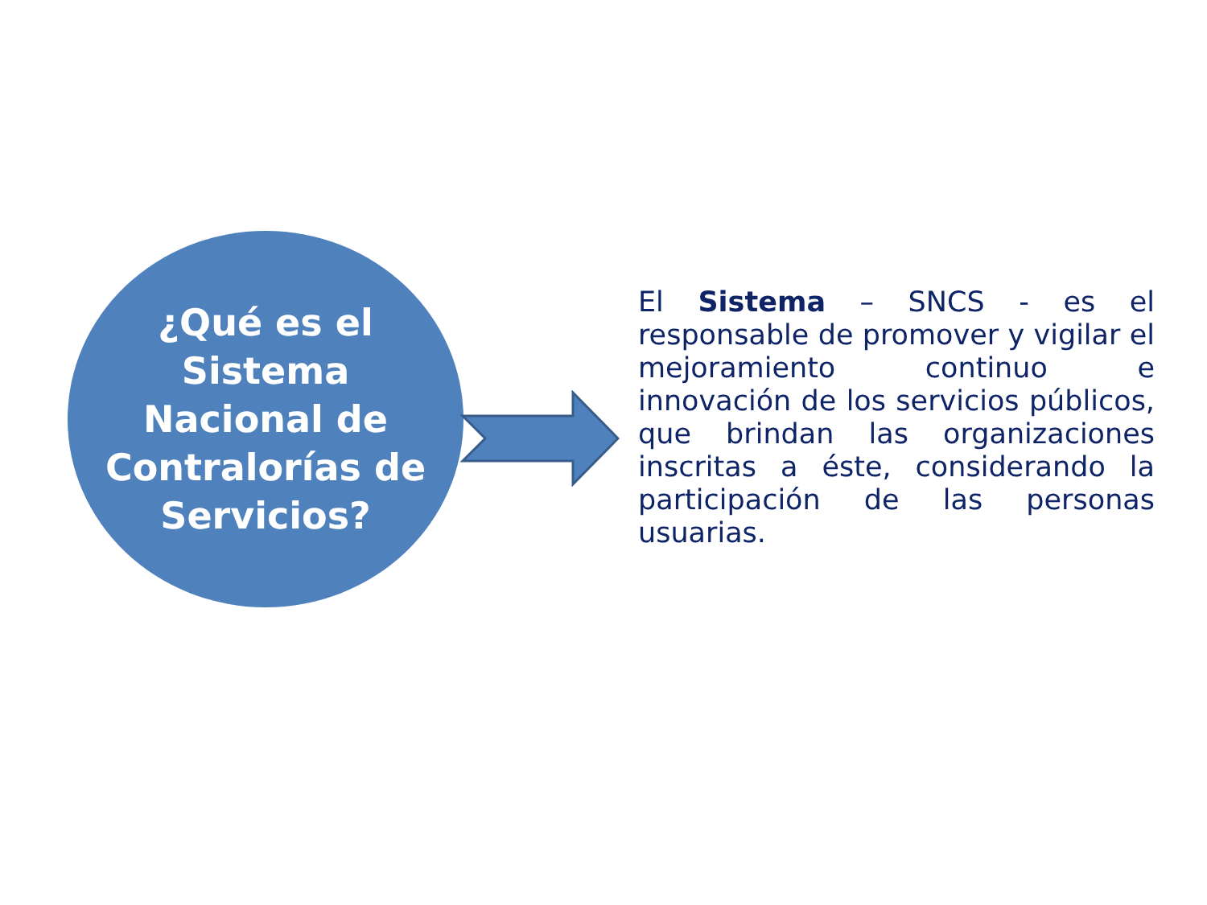¿Qué es el Sistema Nacional de Contralorías de Servicios?
El Sistema – SNCS - es el responsable de promover y vigilar el mejoramiento continuo e innovación de los servicios públicos, que brindan las organizaciones inscritas a éste, considerando la participación de las personas usuarias.